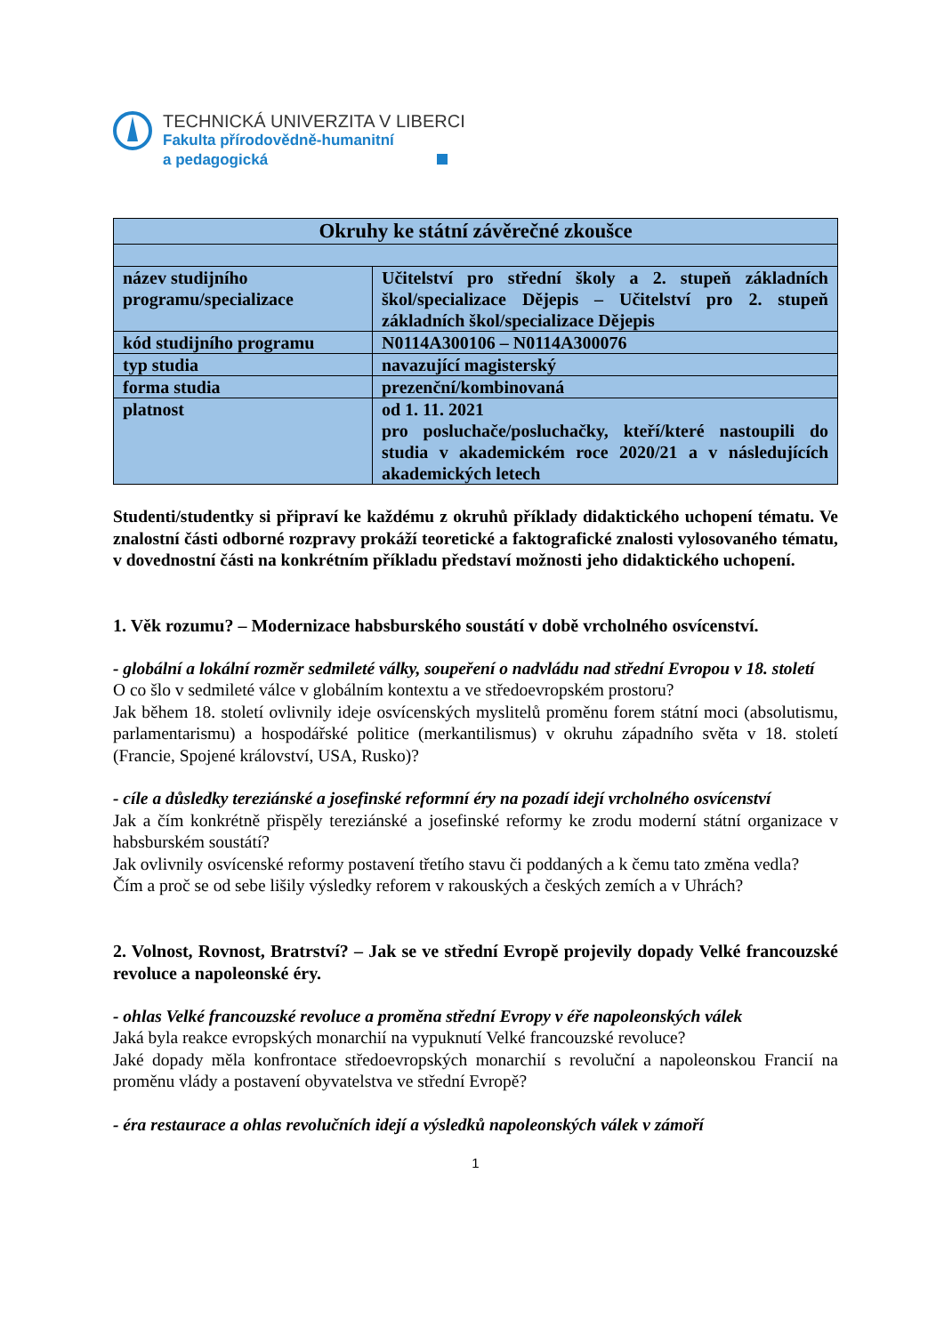TECHNICKÁ UNIVERZITA V LIBERCI
Fakulta přírodovědně-humanitní
a pedagogická
| Okruhy ke státní závěrečné zkoušce | |
| název studijního programu/specializace | Učitelství pro střední školy a 2. stupeň základních škol/specializace Dějepis – Učitelství pro 2. stupeň základních škol/specializace Dějepis |
| kód studijního programu | N0114A300106 – N0114A300076 |
| typ studia | navazující magisterský |
| forma studia | prezenční/kombinovaná |
| platnost | od 1. 11. 2021 pro posluchače/posluchačky, kteří/které nastoupili do studia v akademickém roce 2020/21 a v následujících akademických letech |
Studenti/studentky si připraví ke každému z okruhů příklady didaktického uchopení tématu. Ve znalostní části odborné rozpravy prokáží teoretické a faktografické znalosti vylosovaného tématu, v dovednostní části na konkrétním příkladu představí možnosti jeho didaktického uchopení.
1. Věk rozumu? – Modernizace habsburského soustátí v době vrcholného osvícenství.
- globální a lokální rozměr sedmileté války, soupeření o nadvládu nad střední Evropou v 18. století
O co šlo v sedmileté válce v globálním kontextu a ve středoevropském prostoru?
Jak během 18. století ovlivnily ideje osvícenských myslitelů proměnu forem státní moci (absolutismu, parlamentarismu) a hospodářské politice (merkantilismus) v okruhu západního světa v 18. století (Francie, Spojené království, USA, Rusko)?
- cíle a důsledky tereziánské a josefinské reformní éry na pozadí idejí vrcholného osvícenství
Jak a čím konkrétně přispěly tereziánské a josefinské reformy ke zrodu moderní státní organizace v habsburském soustátí?
Jak ovlivnily osvícenské reformy postavení třetího stavu či poddaných a k čemu tato změna vedla?
Čím a proč se od sebe lišily výsledky reforem v rakouských a českých zemích a v Uhrách?
2. Volnost, Rovnost, Bratrství? – Jak se ve střední Evropě projevily dopady Velké francouzské revoluce a napoleonské éry.
- ohlas Velké francouzské revoluce a proměna střední Evropy v éře napoleonských válek
Jaká byla reakce evropských monarchií na vypuknutí Velké francouzské revoluce?
Jaké dopady měla konfrontace středoevropských monarchií s revoluční a napoleonskou Francií na proměnu vlády a postavení obyvatelstva ve střední Evropě?
- éra restaurace a ohlas revolučních idejí a výsledků napoleonských válek v zámoří
1